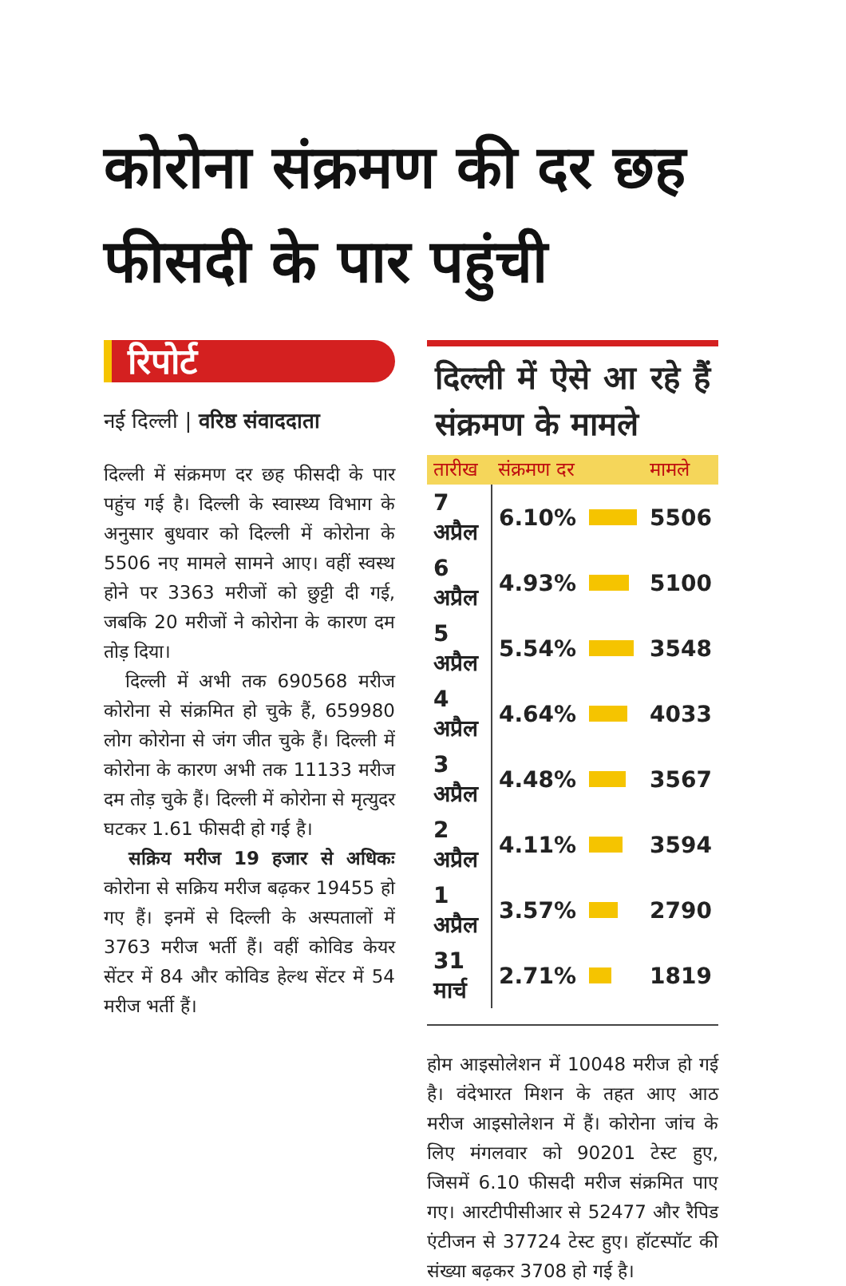कोरोना संक्रमण की दर छह फीसदी के पार पहुंची
रिपोर्ट
नई दिल्ली | वरिष्ठ संवाददाता
दिल्ली में संक्रमण दर छह फीसदी के पार पहुंच गई है। दिल्ली के स्वास्थ्य विभाग के अनुसार बुधवार को दिल्ली में कोरोना के 5506 नए मामले सामने आए। वहीं स्वस्थ होने पर 3363 मरीजों को छुट्टी दी गई, जबकि 20 मरीजों ने कोरोना के कारण दम तोड़ दिया।
दिल्ली में अभी तक 690568 मरीज कोरोना से संक्रमित हो चुके हैं, 659980 लोग कोरोना से जंग जीत चुके हैं। दिल्ली में कोरोना के कारण अभी तक 11133 मरीज दम तोड़ चुके हैं। दिल्ली में कोरोना से मृत्युदर घटकर 1.61 फीसदी हो गई है।
सक्रिय मरीज 19 हजार से अधिकः कोरोना से सक्रिय मरीज बढ़कर 19455 हो गए हैं। इनमें से दिल्ली के अस्पतालों में 3763 मरीज भर्ती हैं। वहीं कोविड केयर सेंटर में 84 और कोविड हेल्थ सेंटर में 54 मरीज भर्ती हैं।
दिल्ली में ऐसे आ रहे हैं संक्रमण के मामले
| तारीख | संक्रमण दर | | मामले |
| --- | --- | --- | --- |
| 7 अप्रैल | 6.10% | | 5506 |
| 6 अप्रैल | 4.93% | | 5100 |
| 5 अप्रैल | 5.54% | | 3548 |
| 4 अप्रैल | 4.64% | | 4033 |
| 3 अप्रैल | 4.48% | | 3567 |
| 2 अप्रैल | 4.11% | | 3594 |
| 1 अप्रैल | 3.57% | | 2790 |
| 31 मार्च | 2.71% | | 1819 |
होम आइसोलेशन में 10048 मरीज हो गई है। वंदेभारत मिशन के तहत आए आठ मरीज आइसोलेशन में हैं। कोरोना जांच के लिए मंगलवार को 90201 टेस्ट हुए, जिसमें 6.10 फीसदी मरीज संक्रमित पाए गए। आरटीपीसीआर से 52477 और रैपिड एंटीजन से 37724 टेस्ट हुए। हॉटस्पॉट की संख्या बढ़कर 3708 हो गई है।